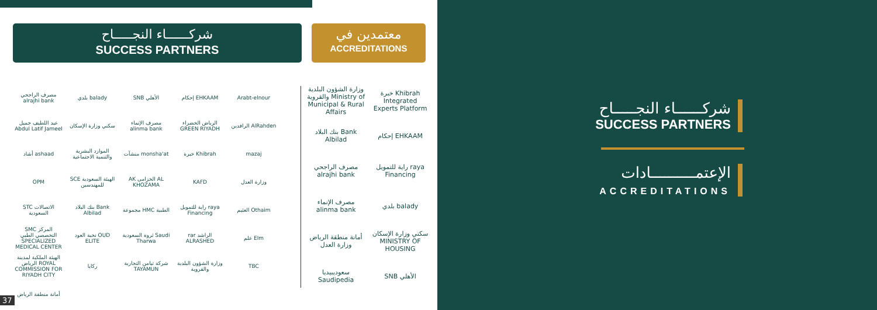شركــــــاء النجـــــاح
SUCCESS PARTNERS
معتمدين في
ACCREDITATIONS
مصرف الراجحي alrajhi bank بلدي balady SNB الأهلي إحكام EHKAAM Arabt-elnour عبد اللطيف جميل Abdul Latif Jameel سكني وزارة الإسكان مصرف الإنماء alinma bank الرياض الخضراء GREEN RIYADH الرافدين AlRahden أشاد ashaad الموارد البشرية والتنمية الاجتماعية منشآت monsha'at خبرة Khibrah mazaj OPM SCE الهيئة السعودية للمهندسين AK الخزامى AL KHOZAMA KAFD وزارة العدل STC الاتصالات السعودية بنك البلاد Bank Albilad مجموعة HMC الطبية راية للتمويل raya Financing العثيم Othaim SMC المركز التخصصي الطبي SPECIALIZED MEDICAL CENTER نخبة العود OUD ELITE ثروة السعودية Saudi Tharwa rar الراشد ALRASHED علم Elm الهيئة الملكية لمدينة الرياض ROYAL COMMISSION FOR RIYADH CITY ركايا شركة تيامن التجارية TAYAMUN وزارة الشؤون البلدية والقروية TBC أمانة منطقة الرياض
وزارة الشؤون البلدية والقروية Ministry of Municipal & Rural Affairs خبرة Khibrah Integrated Experts Platform بنك البلاد Bank Albilad إحكام EHKAAM مصرف الراجحي alrajhi bank راية للتمويل raya Financing مصرف الإنماء alinma bank بلدي balady أمانة منطقة الرياض وزارة العدل سكني وزارة الإسكان MINISTRY OF HOUSING سعوديبيديا Saudipedia SNB الأهلي
37
شركــــــاء النجـــــاح
SUCCESS PARTNERS
الإعتمــــــــــادات
ACCREDITATIONS